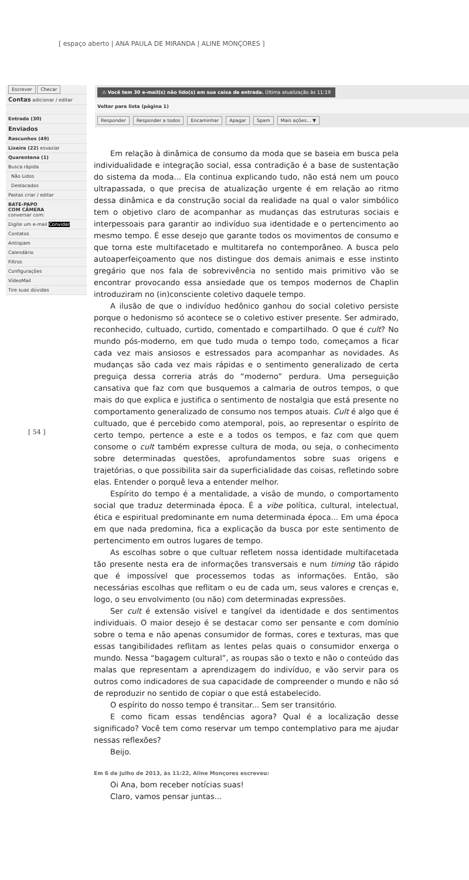[ espaço aberto | ANA PAULA DE MIRANDA | ALINE MONÇORES ]
Escrever Checar
Contas adicionar / editar
Entrada (30)
Enviados
Rascunhos (49)
Lixeira (22) esvaziar
Quarentena (1)
Busca rápida
Não Lidos
Destacados
Pastas criar / editar
BATE-PAPO
COM CÂMERA
conversar com:
Digite um e-mail Convidar
Contatos
Antispam
Calendário
Filtros
Configurações
VídeoMail
Tire suas dúvidas
⚠ Você tem 30 e-mail(s) não lido(s) em sua caixa de entrada. Última atualização às 11:19
Voltar para lista (página 1)
Responder Responder a todos Encaminhar Apagar Spam Mais ações... ▼
[ 54 ]
Em relação à dinâmica de consumo da moda que se baseia em busca pela individualidade e integração social, essa contradição é a base de sustentação do sistema da moda... Ela continua explicando tudo, não está nem um pouco ultrapassada, o que precisa de atualização urgente é em relação ao ritmo dessa dinâmica e da construção social da realidade na qual o valor simbólico tem o objetivo claro de acompanhar as mudanças das estruturas sociais e interpessoais para garantir ao indivíduo sua identidade e o pertencimento ao mesmo tempo. É esse desejo que garante todos os movimentos de consumo e que torna este multifacetado e multitarefa no contemporâneo. A busca pelo autoaperfeiçoamento que nos distingue dos demais animais e esse instinto gregário que nos fala de sobrevivência no sentido mais primitivo vão se encontrar provocando essa ansiedade que os tempos modernos de Chaplin introduziram no (in)consciente coletivo daquele tempo.
A ilusão de que o indivíduo hedônico ganhou do social coletivo persiste porque o hedonismo só acontece se o coletivo estiver presente. Ser admirado, reconhecido, cultuado, curtido, comentado e compartilhado. O que é cult? No mundo pós-moderno, em que tudo muda o tempo todo, começamos a ficar cada vez mais ansiosos e estressados para acompanhar as novidades. As mudanças são cada vez mais rápidas e o sentimento generalizado de certa preguiça dessa correria atrás do “moderno” perdura. Uma perseguição cansativa que faz com que busquemos a calmaria de outros tempos, o que mais do que explica e justifica o sentimento de nostalgia que está presente no comportamento generalizado de consumo nos tempos atuais. Cult é algo que é cultuado, que é percebido como atemporal, pois, ao representar o espírito de certo tempo, pertence a este e a todos os tempos, e faz com que quem consome o cult também expresse cultura de moda, ou seja, o conhecimento sobre determinadas questões, aprofundamentos sobre suas origens e trajetórias, o que possibilita sair da superficialidade das coisas, refletindo sobre elas. Entender o porquê leva a entender melhor.
Espírito do tempo é a mentalidade, a visão de mundo, o comportamento social que traduz determinada época. É a vibe política, cultural, intelectual, ética e espiritual predominante em numa determinada época... Em uma época em que nada predomina, fica a explicação da busca por este sentimento de pertencimento em outros lugares de tempo.
As escolhas sobre o que cultuar refletem nossa identidade multifacetada tão presente nesta era de informações transversais e num timing tão rápido que é impossível que processemos todas as informações. Então, são necessárias escolhas que reflitam o eu de cada um, seus valores e crenças e, logo, o seu envolvimento (ou não) com determinadas expressões.
Ser cult é extensão visível e tangível da identidade e dos sentimentos individuais. O maior desejo é se destacar como ser pensante e com domínio sobre o tema e não apenas consumidor de formas, cores e texturas, mas que essas tangibilidades reflitam as lentes pelas quais o consumidor enxerga o mundo. Nessa “bagagem cultural”, as roupas são o texto e não o conteúdo das malas que representam a aprendizagem do indivíduo, e vão servir para os outros como indicadores de sua capacidade de compreender o mundo e não só de reproduzir no sentido de copiar o que está estabelecido.
O espírito do nosso tempo é transitar... Sem ser transitório.
E como ficam essas tendências agora? Qual é a localização desse significado? Você tem como reservar um tempo contemplativo para me ajudar nessas reflexões?
Beijo.
Em 6 de julho de 2013, às 11:22, Aline Monçores escreveu:
Oi Ana, bom receber notícias suas!
Claro, vamos pensar juntas...